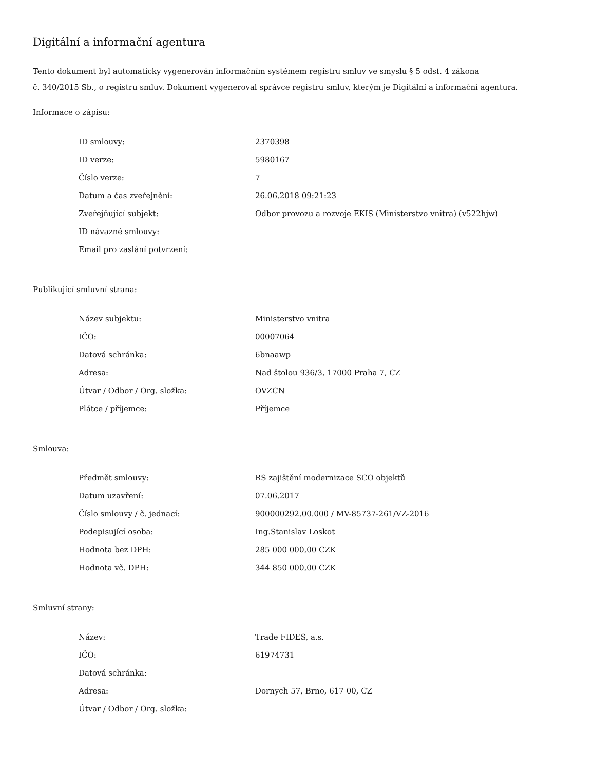Digitální a informační agentura
Tento dokument byl automaticky vygenerován informačním systémem registru smluv ve smyslu § 5 odst. 4 zákona
č. 340/2015 Sb., o registru smluv. Dokument vygeneroval správce registru smluv, kterým je Digitální a informační agentura.
Informace o zápisu:
| ID smlouvy: | 2370398 |
| ID verze: | 5980167 |
| Číslo verze: | 7 |
| Datum a čas zveřejnění: | 26.06.2018 09:21:23 |
| Zveřejňující subjekt: | Odbor provozu a rozvoje EKIS (Ministerstvo vnitra) (v522hjw) |
| ID návazné smlouvy: | |
| Email pro zaslání potvrzení: | |
Publikující smluvní strana:
| Název subjektu: | Ministerstvo vnitra |
| IČO: | 00007064 |
| Datová schránka: | 6bnaawp |
| Adresa: | Nad štolou 936/3, 17000 Praha 7, CZ |
| Útvar / Odbor / Org. složka: | OVZCN |
| Plátce / příjemce: | Příjemce |
Smlouva:
| Předmět smlouvy: | RS zajištění modernizace SCO objektů |
| Datum uzavření: | 07.06.2017 |
| Číslo smlouvy / č. jednací: | 900000292.00.000 / MV-85737-261/VZ-2016 |
| Podepisující osoba: | Ing.Stanislav Loskot |
| Hodnota bez DPH: | 285 000 000,00 CZK |
| Hodnota vč. DPH: | 344 850 000,00 CZK |
Smluvní strany:
| Název: | Trade FIDES, a.s. |
| IČO: | 61974731 |
| Datová schránka: | |
| Adresa: | Dornych 57, Brno, 617 00, CZ |
| Útvar / Odbor / Org. složka: | |